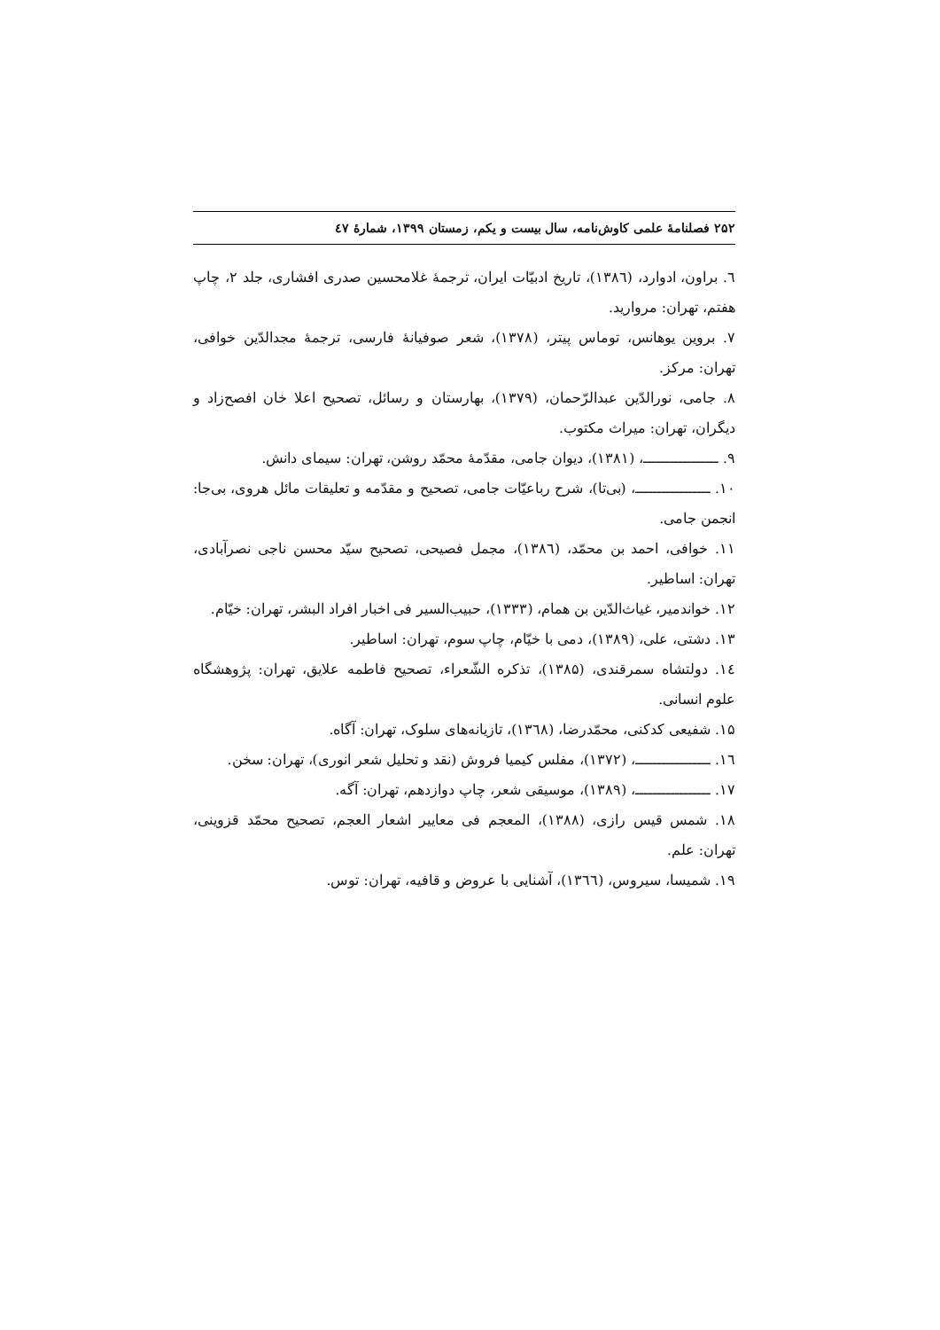۲۵۲ فصلنامهٔ علمی کاوش‌نامه، سال بیست و یکم، زمستان ۱۳۹۹، شمارهٔ ٤٧
٦. براون، ادوارد، (١٣٨٦)، تاریخ ادبیّات ایران، ترجمهٔ غلامحسین صدری افشاری، جلد ۲، چاپ هفتم، تهران: مروارید.
۷. بروین یوهانس، توماس پیتر، (۱۳۷۸)، شعر صوفیانهٔ فارسی، ترجمهٔ مجدالدّین خوافی، تهران: مرکز.
۸. جامی، نورالدّین عبدالرّحمان، (۱۳۷۹)، بهارستان و رسائل، تصحیح اعلا خان افصح‌زاد و دیگران، تهران: میراث مکتوب.
۹. ـــــــــــــــــ، (۱۳۸۱)، دیوان جامی، مقدّمهٔ محمّد روشن، تهران: سیمای دانش.
۱۰. ـــــــــــــــــ، (بی‌تا)، شرح رباعیّات جامی، تصحیح و مقدّمه و تعلیقات مائل هروی، بی‌جا: انجمن جامی.
۱۱. خوافی، احمد بن محمّد، (١٣٨٦)، مجمل فصیحی، تصحیح سیّد محسن ناجی نصرآبادی، تهران: اساطیر.
۱۲. خواندمیر، غیاث‌الدّین بن همام، (۱۳۳۳)، حبیب‌السیر فی اخبار افراد البشر، تهران: خیّام.
۱۳. دشتی، علی، (۱۳۸۹)، دمی با خیّام، چاپ سوم، تهران: اساطیر.
١٤. دولتشاه سمرقندی، (۱۳۸۵)، تذکره الشّعراء، تصحیح فاطمه علایق، تهران: پژوهشگاه علوم انسانی.
۱۵. شفیعی کدکنی، محمّدرضا، (١٣٦٨)، تازیانه‌های سلوک، تهران: آگاه.
١٦. ـــــــــــــــــ، (۱۳۷۲)، مفلس کیمیا فروش (نقد و تحلیل شعر انوری)، تهران: سخن.
۱۷. ـــــــــــــــــ، (۱۳۸۹)، موسیقی شعر، چاپ دوازدهم، تهران: آگه.
۱۸. شمس قیس رازی، (۱۳۸۸)، المعجم فی معاییر اشعار العجم، تصحیح محمّد قزوینی، تهران: علم.
۱۹. شمیسا، سیروس، (١٣٦٦)، آشنایی با عروض و قافیه، تهران: توس.